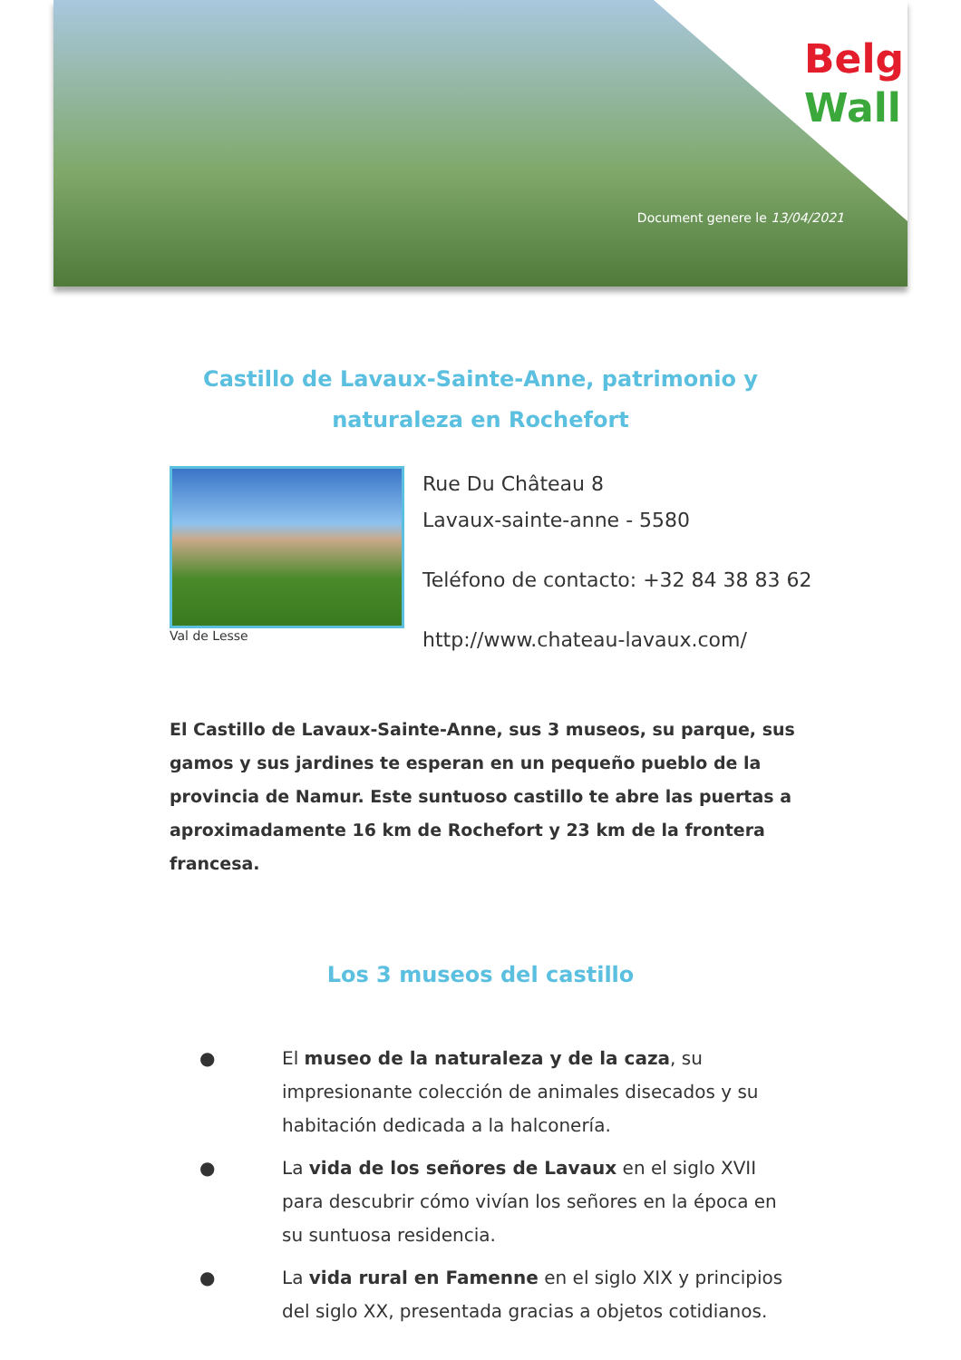Belg
Wall
Document genere le 13/04/2021
Castillo de Lavaux-Sainte-Anne, patrimonio y naturaleza en Rochefort
Val de Lesse
Rue Du Château 8
Lavaux-sainte-anne - 5580
Teléfono de contacto: +32 84 38 83 62
http://www.chateau-lavaux.com/
El Castillo de Lavaux-Sainte-Anne, sus 3 museos, su parque, sus gamos y sus jardines te esperan en un pequeño pueblo de la provincia de Namur. Este suntuoso castillo te abre las puertas a aproximadamente 16 km de Rochefort y 23 km de la frontera francesa.
Los 3 museos del castillo
● El museo de la naturaleza y de la caza, su impresionante colección de animales disecados y su habitación dedicada a la halconería.
● La vida de los señores de Lavaux en el siglo XVII para descubrir cómo vivían los señores en la época en su suntuosa residencia.
● La vida rural en Famenne en el siglo XIX y principios del siglo XX, presentada gracias a objetos cotidianos.